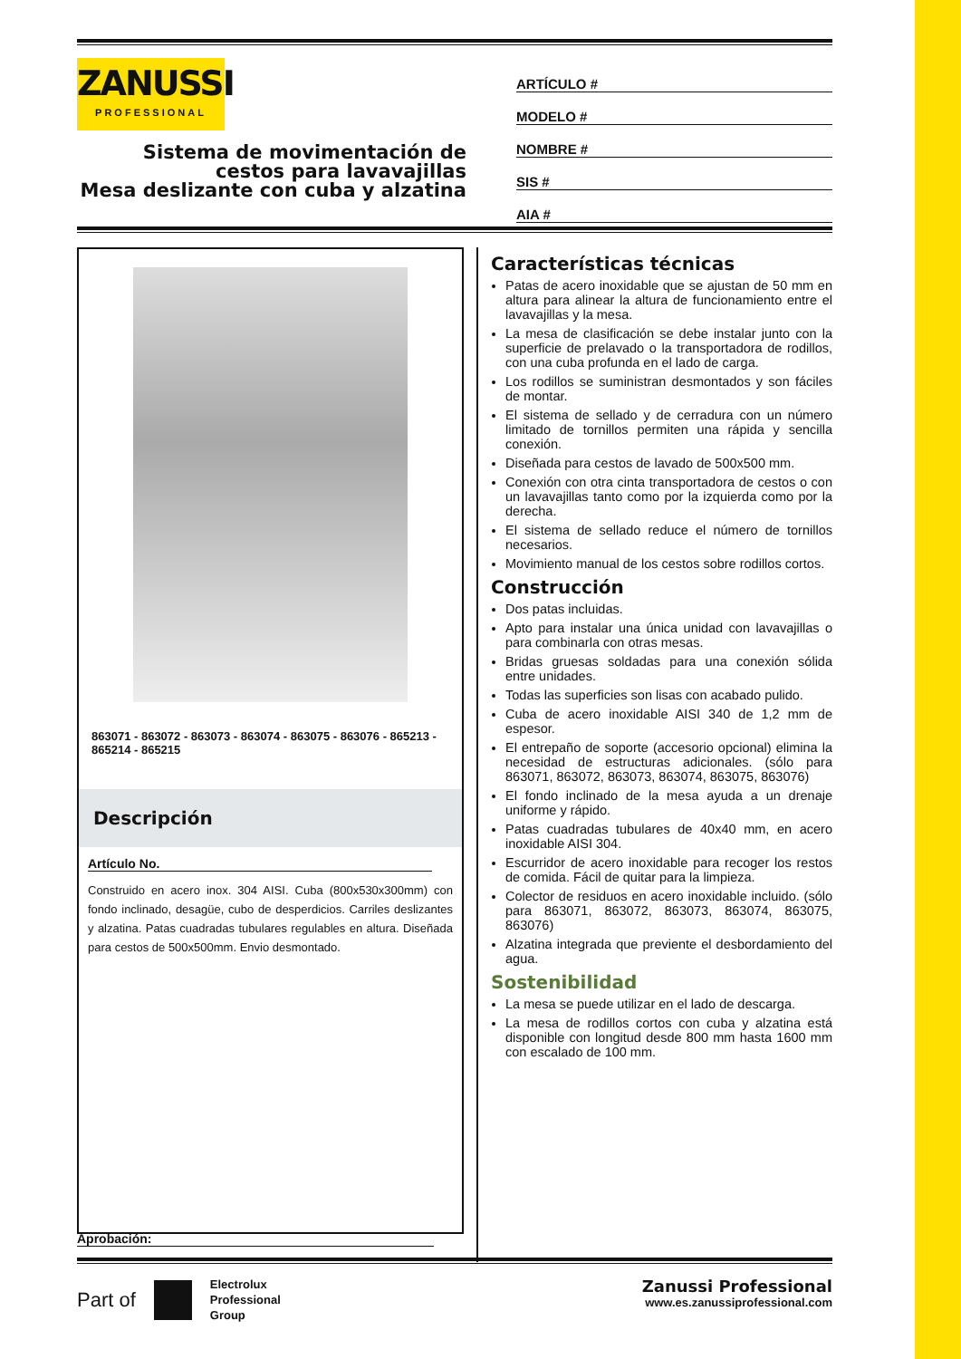ZANUSSI
PROFESSIONAL
Sistema de movimentación de cestos para lavavajillas
Mesa deslizante con cuba y alzatina
ARTÍCULO #
MODELO #
NOMBRE #
SIS #
AIA #
863071 - 863072 - 863073 - 863074 - 863075 - 863076 - 865213 - 865214 - 865215
Descripción
Artículo No.
Construido en acero inox. 304 AISI. Cuba (800x530x300mm) con fondo inclinado, desagüe, cubo de desperdicios. Carriles deslizantes y alzatina. Patas cuadradas tubulares regulables en altura. Diseñada para cestos de 500x500mm. Envio desmontado.
Características técnicas
Patas de acero inoxidable que se ajustan de 50 mm en altura para alinear la altura de funcionamiento entre el lavavajillas y la mesa.
La mesa de clasificación se debe instalar junto con la superficie de prelavado o la transportadora de rodillos, con una cuba profunda en el lado de carga.
Los rodillos se suministran desmontados y son fáciles de montar.
El sistema de sellado y de cerradura con un número limitado de tornillos permiten una rápida y sencilla conexión.
Diseñada para cestos de lavado de 500x500 mm.
Conexión con otra cinta transportadora de cestos o con un lavavajillas tanto como por la izquierda como por la derecha.
El sistema de sellado reduce el número de tornillos necesarios.
Movimiento manual de los cestos sobre rodillos cortos.
Construcción
Dos patas incluidas.
Apto para instalar una única unidad con lavavajillas o para combinarla con otras mesas.
Bridas gruesas soldadas para una conexión sólida entre unidades.
Todas las superficies son lisas con acabado pulido.
Cuba de acero inoxidable AISI 340 de 1,2 mm de espesor.
El entrepaño de soporte (accesorio opcional) elimina la necesidad de estructuras adicionales. (sólo para 863071, 863072, 863073, 863074, 863075, 863076)
El fondo inclinado de la mesa ayuda a un drenaje uniforme y rápido.
Patas cuadradas tubulares de 40x40 mm, en acero inoxidable AISI 304.
Escurridor de acero inoxidable para recoger los restos de comida. Fácil de quitar para la limpieza.
Colector de residuos en acero inoxidable incluido. (sólo para 863071, 863072, 863073, 863074, 863075, 863076)
Alzatina integrada que previente el desbordamiento del agua.
Sostenibilidad
La mesa se puede utilizar en el lado de descarga.
La mesa de rodillos cortos con cuba y alzatina está disponible con longitud desde 800 mm hasta 1600 mm con escalado de 100 mm.
Aprobación:
Part of Electrolux
Professional
Group
Zanussi Professional
www.es.zanussiprofessional.com